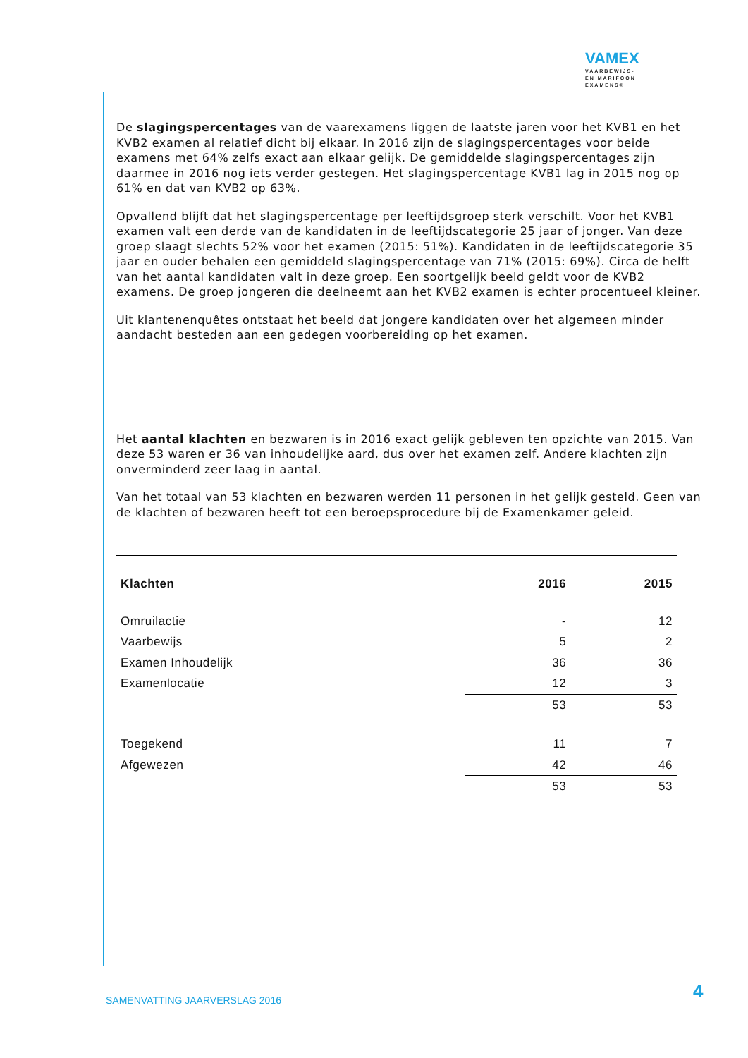VAMEX
VAARBEWIJS-
EN MARIFOON
EXAMENS®
De slagingspercentages van de vaarexamens liggen de laatste jaren voor het KVB1 en het KVB2 examen al relatief dicht bij elkaar. In 2016 zijn de slagingspercentages voor beide examens met 64% zelfs exact aan elkaar gelijk. De gemiddelde slagingspercentages zijn daarmee in 2016 nog iets verder gestegen. Het slagingspercentage KVB1 lag in 2015 nog op 61% en dat van KVB2 op 63%.
Opvallend blijft dat het slagingspercentage per leeftijdsgroep sterk verschilt. Voor het KVB1 examen valt een derde van de kandidaten in de leeftijdscategorie 25 jaar of jonger. Van deze groep slaagt slechts 52% voor het examen (2015: 51%). Kandidaten in de leeftijdscategorie 35 jaar en ouder behalen een gemiddeld slagingspercentage van 71% (2015: 69%). Circa de helft van het aantal kandidaten valt in deze groep. Een soortgelijk beeld geldt voor de KVB2 examens. De groep jongeren die deelneemt aan het KVB2 examen is echter procentueel kleiner.
Uit klantenenquêtes ontstaat het beeld dat jongere kandidaten over het algemeen minder aandacht besteden aan een gedegen voorbereiding op het examen.
Het aantal klachten en bezwaren is in 2016 exact gelijk gebleven ten opzichte van 2015. Van deze 53 waren er 36 van inhoudelijke aard, dus over het examen zelf. Andere klachten zijn onverminderd zeer laag in aantal.
Van het totaal van 53 klachten en bezwaren werden 11 personen in het gelijk gesteld. Geen van de klachten of bezwaren heeft tot een beroepsprocedure bij de Examenkamer geleid.
| Klachten | 2016 | 2015 |
| --- | --- | --- |
| Omruilactie | - | 12 |
| Vaarbewijs | 5 | 2 |
| Examen Inhoudelijk | 36 | 36 |
| Examenlocatie | 12 | 3 |
| | 53 | 53 |
| Toegekend | 11 | 7 |
| Afgewezen | 42 | 46 |
| | 53 | 53 |
SAMENVATTING JAARVERSLAG 2016 4